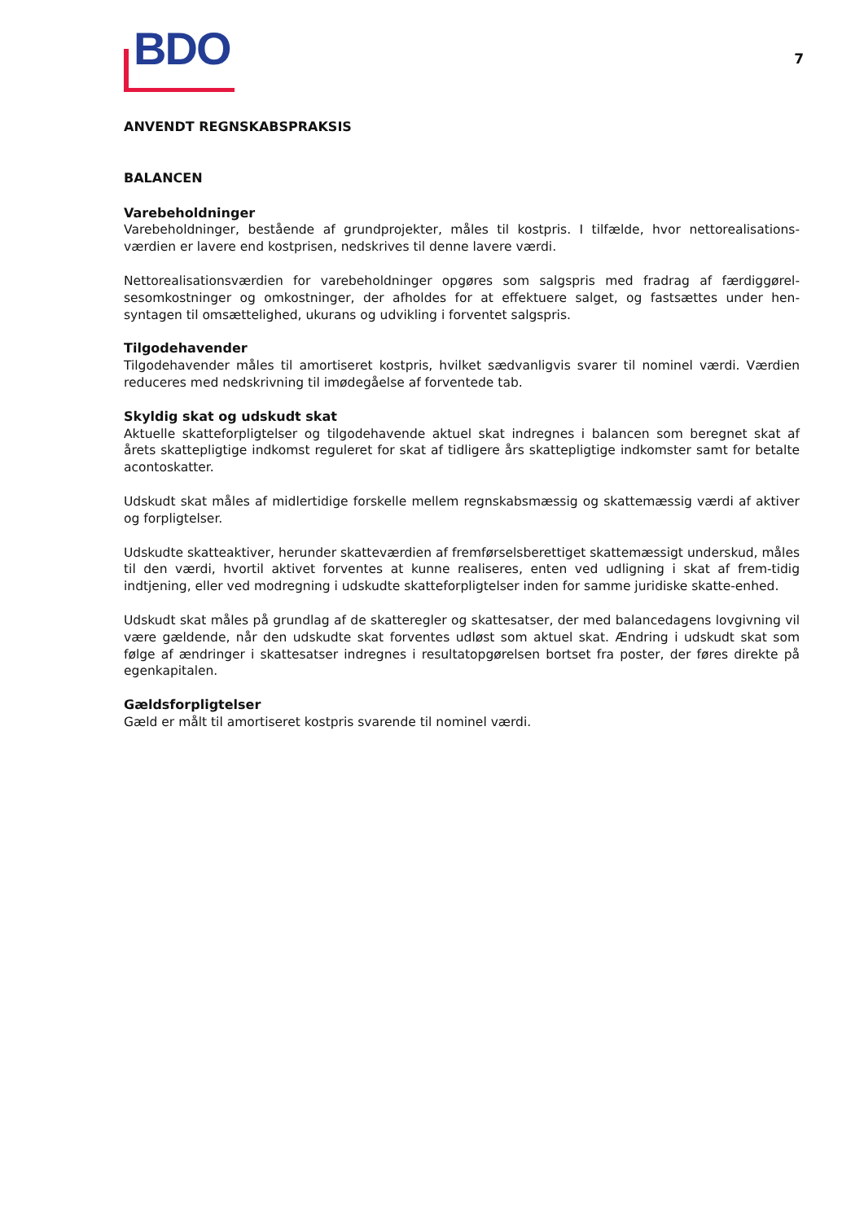7
BDO
ANVENDT REGNSKABSPRAKSIS
BALANCEN
Varebeholdninger
Varebeholdninger, bestående af grundprojekter, måles til kostpris. I tilfælde, hvor nettorealisations-værdien er lavere end kostprisen, nedskrives til denne lavere værdi.
Nettorealisationsværdien for varebeholdninger opgøres som salgspris med fradrag af færdiggørel-sesomkostninger og omkostninger, der afholdes for at effektuere salget, og fastsættes under hen-syntagen til omsættelighed, ukurans og udvikling i forventet salgspris.
Tilgodehavender
Tilgodehavender måles til amortiseret kostpris, hvilket sædvanligvis svarer til nominel værdi. Værdien reduceres med nedskrivning til imødegåelse af forventede tab.
Skyldig skat og udskudt skat
Aktuelle skatteforpligtelser og tilgodehavende aktuel skat indregnes i balancen som beregnet skat af årets skattepligtige indkomst reguleret for skat af tidligere års skattepligtige indkomster samt for betalte acontoskatter.
Udskudt skat måles af midlertidige forskelle mellem regnskabsmæssig og skattemæssig værdi af aktiver og forpligtelser.
Udskudte skatteaktiver, herunder skatteværdien af fremførselsberettiget skattemæssigt underskud, måles til den værdi, hvortil aktivet forventes at kunne realiseres, enten ved udligning i skat af frem-tidig indtjening, eller ved modregning i udskudte skatteforpligtelser inden for samme juridiske skatte-enhed.
Udskudt skat måles på grundlag af de skatteregler og skattesatser, der med balancedagens lovgivning vil være gældende, når den udskudte skat forventes udløst som aktuel skat. Ændring i udskudt skat som følge af ændringer i skattesatser indregnes i resultatopgørelsen bortset fra poster, der føres direkte på egenkapitalen.
Gældsforpligtelser
Gæld er målt til amortiseret kostpris svarende til nominel værdi.